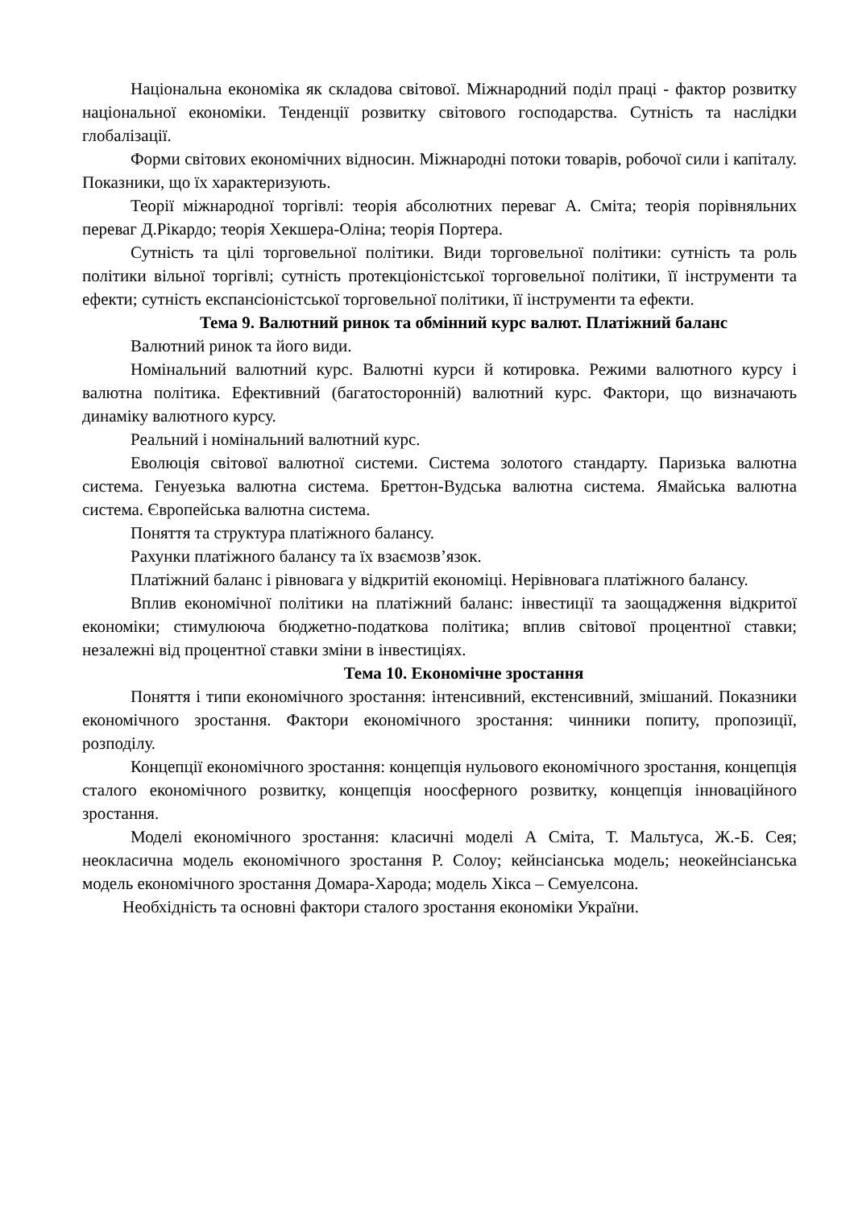Національна економіка як складова світової. Міжнародний поділ праці - фактор розвитку національної економіки. Тенденції розвитку світового господарства. Сутність та наслідки глобалізації.
Форми світових економічних відносин. Міжнародні потоки товарів, робочої сили і капіталу. Показники, що їх характеризують.
Теорії міжнародної торгівлі: теорія абсолютних переваг А. Сміта; теорія порівняльних переваг Д.Рікардо; теорія Хекшера-Оліна; теорія Портера.
Сутність та цілі торговельної політики. Види торговельної політики: сутність та роль політики вільної торгівлі; сутність протекціоністської торговельної політики, її інструменти та ефекти; сутність експансіоністської торговельної політики, її інструменти та ефекти.
Тема 9. Валютний ринок та обмінний курс валют. Платіжний баланс
Валютний ринок та його види.
Номінальний валютний курс. Валютні курси й котировка. Режими валютного курсу і валютна політика. Ефективний (багатосторонній) валютний курс. Фактори, що визначають динаміку валютного курсу.
Реальний і номінальний валютний курс.
Еволюція світової валютної системи. Система золотого стандарту. Паризька валютна система. Генуезька валютна система. Бреттон-Вудська валютна система. Ямайська валютна система. Європейська валютна система.
Поняття та структура платіжного балансу.
Рахунки платіжного балансу та їх взаємозв’язок.
Платіжний баланс і рівновага у відкритій економіці. Нерівновага платіжного балансу.
Вплив економічної політики на платіжний баланс: інвестиції та заощадження відкритої економіки; стимулююча бюджетно-податкова політика; вплив світової процентної ставки; незалежні від процентної ставки зміни в інвестиціях.
Тема 10. Економічне зростання
Поняття і типи економічного зростання: інтенсивний, екстенсивний, змішаний. Показники економічного зростання. Фактори економічного зростання: чинники попиту, пропозиції, розподілу.
Концепції економічного зростання: концепція нульового економічного зростання, концепція сталого економічного розвитку, концепція ноосферного розвитку, концепція інноваційного зростання.
Моделі економічного зростання: класичні моделі А Сміта, Т. Мальтуса, Ж.-Б. Сея; неокласична модель економічного зростання Р. Солоу; кейнсіанська модель; неокейнсіанська модель економічного зростання Домара-Харода; модель Хікса – Семуелсона.
Необхідність та основні фактори сталого зростання економіки України.